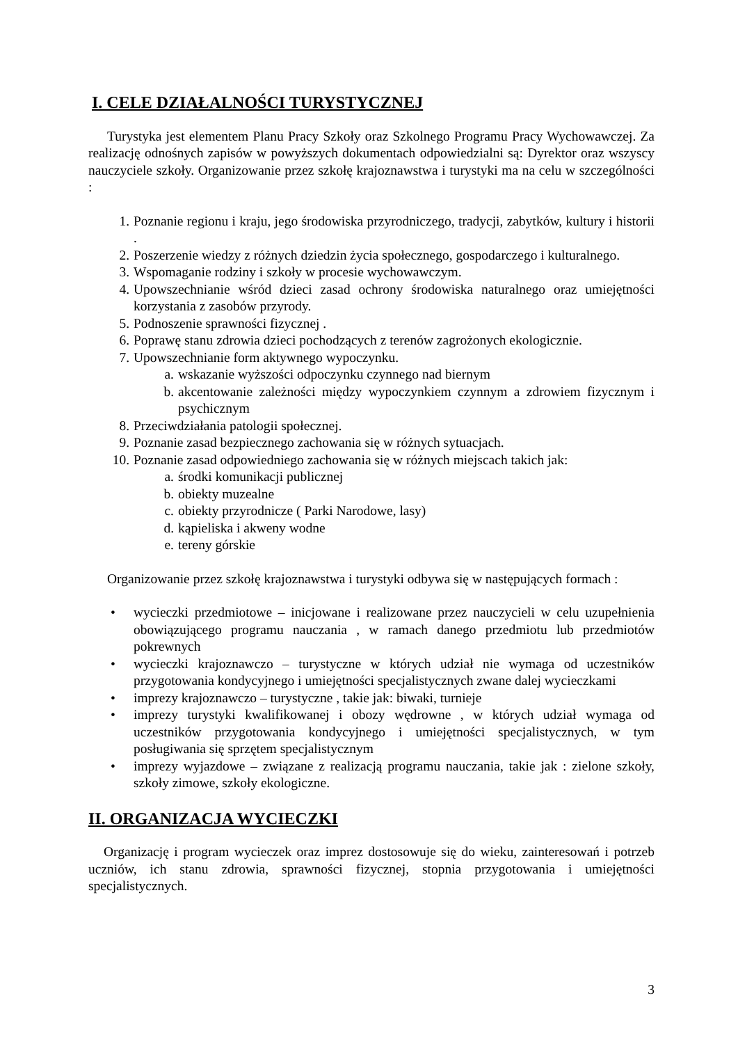I. CELE DZIAŁALNOŚCI TURYSTYCZNEJ
Turystyka jest elementem Planu Pracy Szkoły oraz Szkolnego Programu Pracy Wychowawczej. Za realizację odnośnych zapisów w powyższych dokumentach odpowiedzialni są: Dyrektor oraz wszyscy nauczyciele szkoły. Organizowanie przez szkołę krajoznawstwa i turystyki ma na celu w szczególności :
1. Poznanie regionu i kraju, jego środowiska przyrodniczego, tradycji, zabytków, kultury i historii .
2. Poszerzenie wiedzy z różnych dziedzin życia społecznego, gospodarczego i kulturalnego.
3. Wspomaganie rodziny i szkoły w procesie wychowawczym.
4. Upowszechnianie wśród dzieci zasad ochrony środowiska naturalnego oraz umiejętności korzystania z zasobów przyrody.
5. Podnoszenie sprawności fizycznej .
6. Poprawę stanu zdrowia dzieci pochodzących z terenów zagrożonych ekologicznie.
7. Upowszechnianie form aktywnego wypoczynku.
a. wskazanie wyższości odpoczynku czynnego nad biernym
b. akcentowanie zależności między wypoczynkiem czynnym a zdrowiem fizycznym i psychicznym
8. Przeciwdziałania patologii społecznej.
9. Poznanie zasad bezpiecznego zachowania się w różnych sytuacjach.
10. Poznanie zasad odpowiedniego zachowania się w różnych miejscach takich jak:
a. środki komunikacji publicznej
b. obiekty muzealne
c. obiekty przyrodnicze ( Parki Narodowe, lasy)
d. kąpieliska i akweny wodne
e. tereny górskie
Organizowanie przez szkołę krajoznawstwa i turystyki odbywa się w następujących formach :
• wycieczki przedmiotowe – inicjowane i realizowane przez nauczycieli w celu uzupełnienia obowiązującego programu nauczania , w ramach danego przedmiotu lub przedmiotów pokrewnych
• wycieczki krajoznawczo – turystyczne w których udział nie wymaga od uczestników przygotowania kondycyjnego i umiejętności specjalistycznych zwane dalej wycieczkami
• imprezy krajoznawczo – turystyczne , takie jak: biwaki, turnieje
• imprezy turystyki kwalifikowanej i obozy wędrowne , w których udział wymaga od uczestników przygotowania kondycyjnego i umiejętności specjalistycznych, w tym posługiwania się sprzętem specjalistycznym
• imprezy wyjazdowe – związane z realizacją programu nauczania, takie jak : zielone szkoły, szkoły zimowe, szkoły ekologiczne.
II. ORGANIZACJA WYCIECZKI
Organizację i program wycieczek oraz imprez dostosowuje się do wieku, zainteresowań i potrzeb uczniów, ich stanu zdrowia, sprawności fizycznej, stopnia przygotowania i umiejętności specjalistycznych.
3